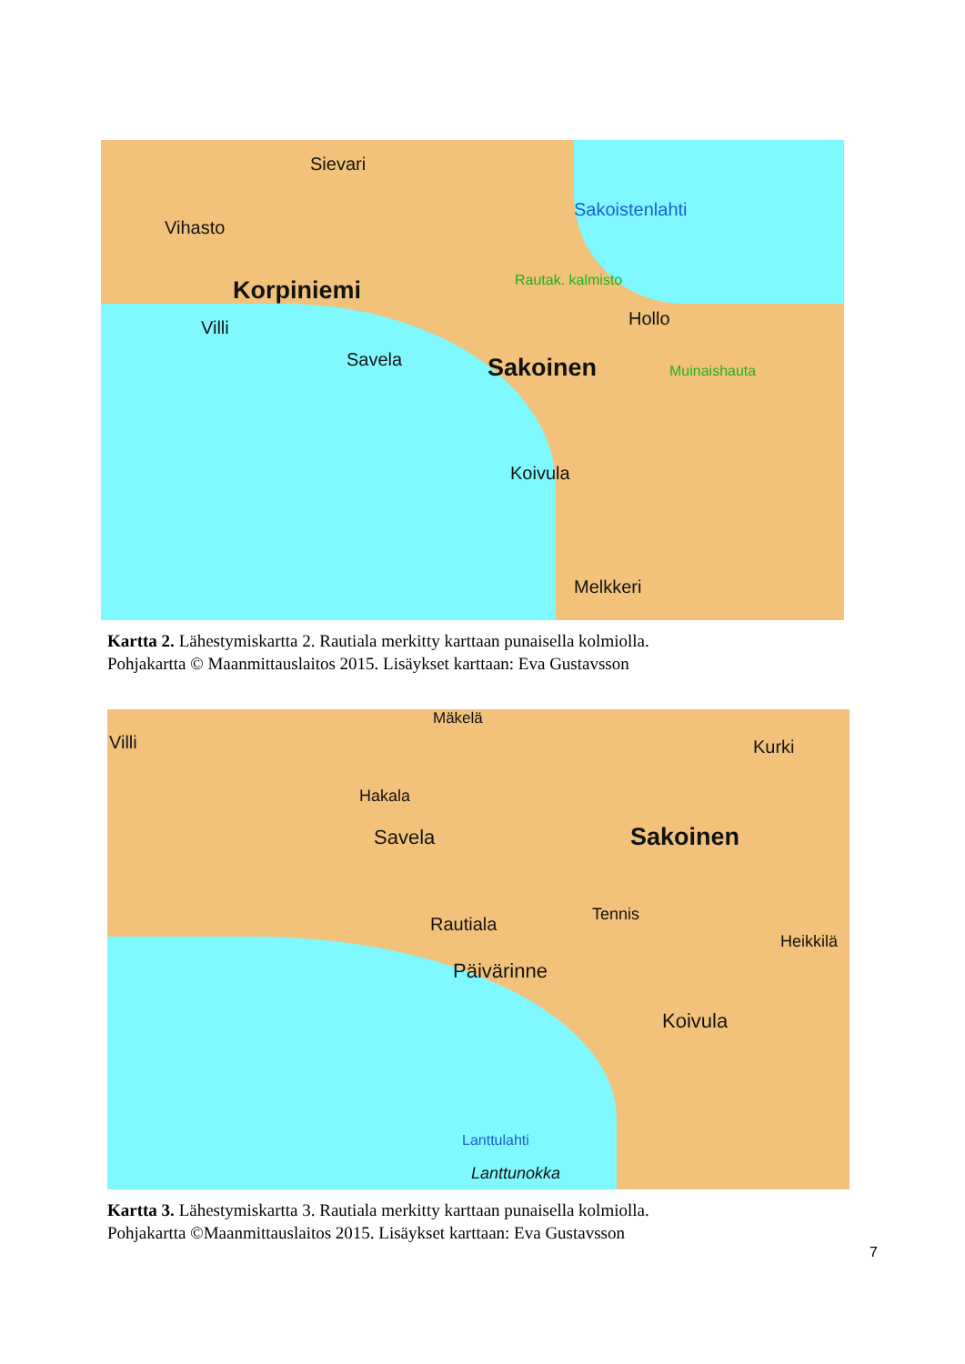Sievari
Vihasto
Sakoistenlahti
Korpiniemi Rautak. kalmisto
Hollo
Villi
Savela Sakoinen Muinaishauta
Koivula
Melkkeri
Kartta 2. Lähestymiskartta 2. Rautiala merkitty karttaan punaisella kolmiolla.
Pohjakartta © Maanmittauslaitos 2015. Lisäykset karttaan: Eva Gustavsson
Villi
Mäkelä
Kurki
Hakala
Savela Sakoinen
Tennis
Rautiala
Heikkilä
Päivärinne
Koivula
Lanttulahti
Lanttunokka
Kartta 3. Lähestymiskartta 3. Rautiala merkitty karttaan punaisella kolmiolla.
Pohjakartta ©Maanmittauslaitos 2015. Lisäykset karttaan: Eva Gustavsson
7